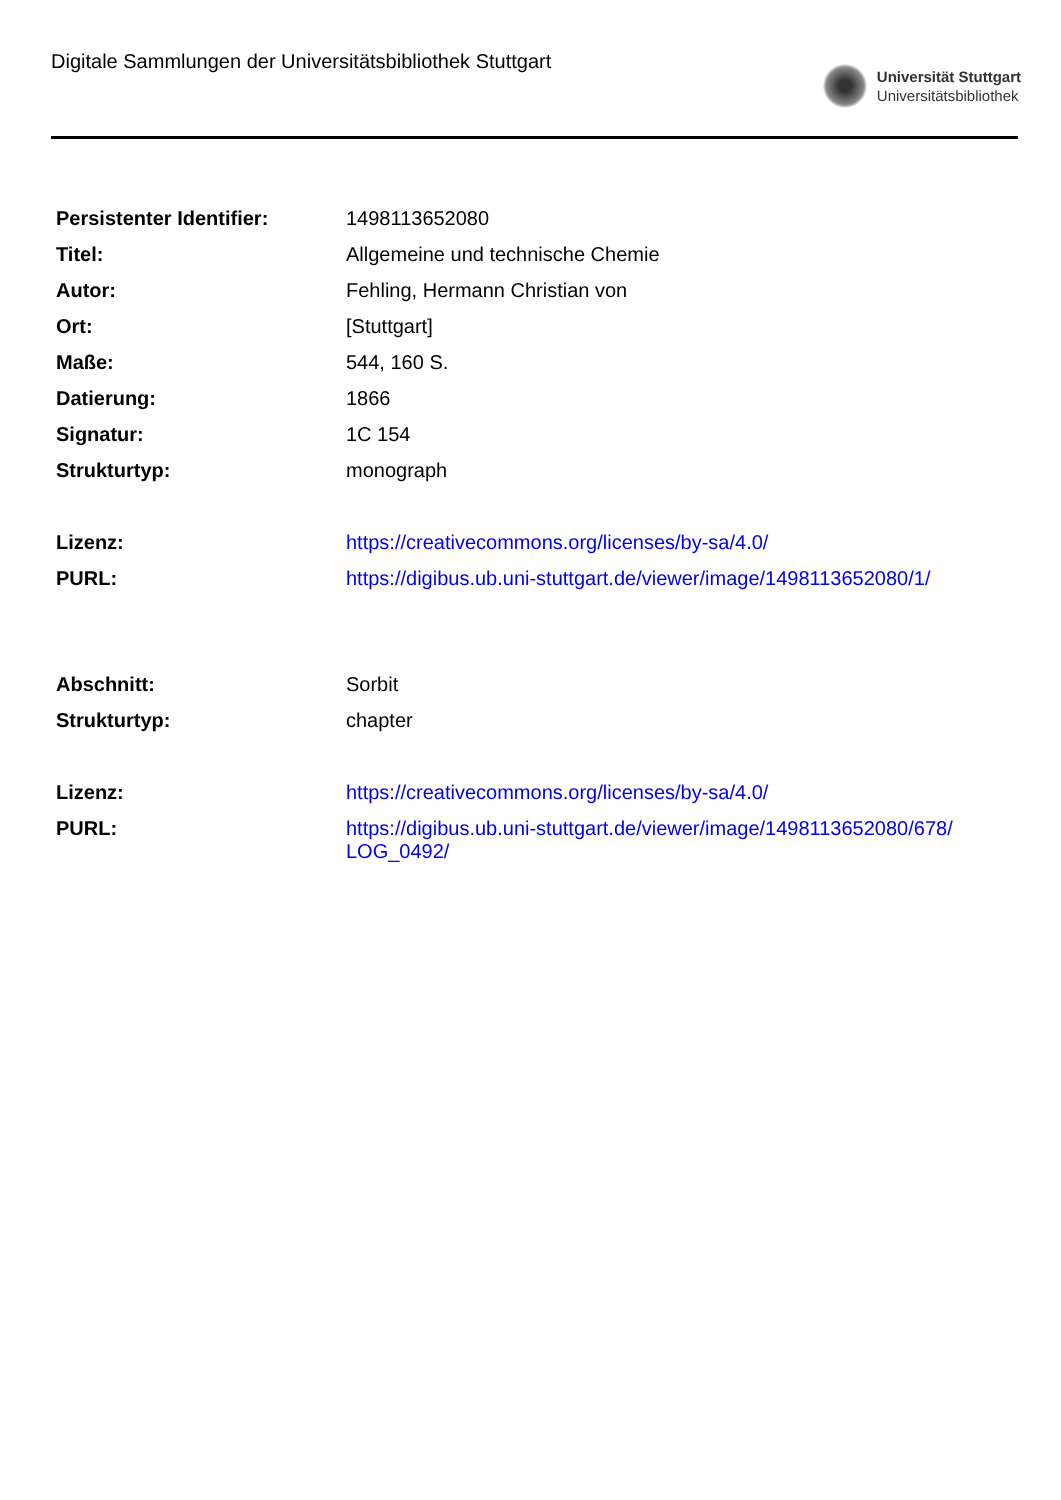Digitale Sammlungen der Universitätsbibliothek Stuttgart
Universität Stuttgart
Universitätsbibliothek
| Persistenter Identifier: | 1498113652080 |
| Titel: | Allgemeine und technische Chemie |
| Autor: | Fehling, Hermann Christian von |
| Ort: | [Stuttgart] |
| Maße: | 544, 160 S. |
| Datierung: | 1866 |
| Signatur: | 1C 154 |
| Strukturtyp: | monograph |
| Lizenz: | https://creativecommons.org/licenses/by-sa/4.0/ |
| PURL: | https://digibus.ub.uni-stuttgart.de/viewer/image/1498113652080/1/ |
| Abschnitt: | Sorbit |
| Strukturtyp: | chapter |
| Lizenz: | https://creativecommons.org/licenses/by-sa/4.0/ |
| PURL: | https://digibus.ub.uni-stuttgart.de/viewer/image/1498113652080/678/ LOG_0492/ |